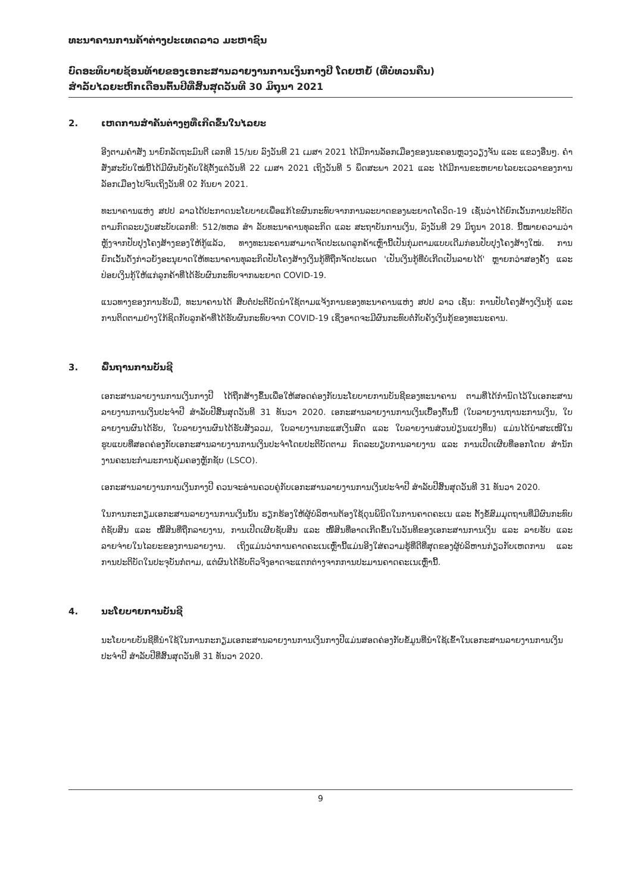ທະນາຄານການຄ້າຕ່າງປະເທດລາວ ມະຫາຊົນ
ບົດອະທິບາຍຊ້ອນທ້າຍຂອງເອກະສານລາຍງານການເງິນກາງປີ ໂດຍຫຍໍ້ (ທີ່ບໍ່ທວນຄືນ)
ສໍາລັບໄລຍະຫົກເດືອນຕົ້ນປີທີ່ສິ້ນສຸດວັນທີ 30 ມິຖຸນາ 2021
2. ເຫດການສໍາຄັນຕ່າງໆທີ່ເກີດຂຶ້ນໃນໄລຍະ
ອີງຕາມຄໍາສັ່ງ ນາຍົກລັດຖະມົນຕີ ເລກທີ 15/ນຍ ລົງວັນທີ 21 ເມສາ 2021 ໄດ້ມີການລັອກເມືອງຂອງນະຄອນຫຼວງວຽງຈັນ ແລະ ແຂວງອື່ນໆ. ຄໍາສັ່ງສະບັບໃໝ່ນີ້ໄດ້ມີຜົນບັງຄັບໃຊ້ຕັ້ງແຕ່ວັນທີ 22 ເມສາ 2021 ເຖິງວັນທີ 5 ພຶດສະພາ 2021 ແລະ ໄດ້ມີການຂະຫຍາຍໄລຍະເວລາຂອງການລັອກເມືອງໄປຈົນເຖິງວັນທີ 02 ກັນຍາ 2021.
ທະນາຄານແຫ່ງ ສປປ ລາວໄດ້ປະກາດນະໂຍບາຍເພື່ອແກ້ໄຂຜົນກະທົບຈາກການລະບາດຂອງພະຍາດໂຄວິດ-19 ເຊັ່ນວ່າໄດ້ຍົກເວັ້ນການປະຕິບັດຕາມກົດລະບຽບສະບັບເລກທີ: 512/ທຫລ ສໍາ ລັບທະນາຄານທຸລະກິດ ແລະ ສະຖາບັນການເງິນ, ລົງວັນທີ 29 ມິຖຸນາ 2018. ນີ້ໝາຍຄວາມວ່າຫຼັງຈາກປັບປຸງໂຄງສ້າງຂອງໃຫ້ກູ້ແລ້ວ, ທາງທະນະຄານສາມາດຈັດປະເພດລູກຄ້າເຫຼົ່ານີ້ເປັນກຸ່ມຕາມແບບເດີມກ່ອນປັບປຸງໂຄງສ້າງໃໝ່. ການຍົກເວັ້ນດັ່ງກ່າວຍັງອະນຸຍາດໃຫ້ທະນາຄານທຸລະກິດປັບໂຄງສ້າງເງິນກູ້ທີ່ຖືກຈັດປະເພດ 'ເປັນເງິນກູ້ທີ່ບໍ່ເກີດເປັນລາຍໄດ້' ຫຼາຍກວ່າສອງຄັ້ງ ແລະ ປ່ອຍເງິນກູ້ໃຫ້ແກ່ລູກຄ້າທີ່ໄດ້ຮັບຜົນກະທົບຈາກພະຍາດ COVID-19.
ແນວທາງຂອງການຮັບມື, ທະນາຄານໄດ້ ສືບຕໍ່ປະຕິບັດນໍາໃຊ້ຕາມແຈ້ງການຂອງທະນາຄານແຫ່ງ ສປປ ລາວ ເຊັ່ນ: ການປັບໂຄງສ້າງເງິນກູ້ ແລະ ການຕິດຕາມຢ່າງໃກ້ຊິດກັບລູກຄ້າທີ່ໄດ້ຮັບຜົນກະທົບຈາກ COVID-19 ເຊິ່ງອາດຈະມີຜົນກະທົບຕໍ່ກັບຄັງເງິນກູ້ຂອງທະນະຄານ.
3. ພື້ນຖານການບັນຊີ
ເອກະສານລາຍງານການເງິນກາງປີ ໄດ້ຖືກສ້າງຂຶ້ນເພື່ອໃຫ້ສອດຄ່ອງກັບນະໂຍບາຍການບັນຊີຂອງທະນາຄານ ຕາມທີ່ໄດ້ກໍານົດໄວ້ໃນເອກະສານລາຍງານການເງິນປະຈໍາປີ ສໍາລັບປີສິ້ນສຸດວັນທີ 31 ທັນວາ 2020. ເອກະສານລາຍງານການເງິນເບື້ອງຕົ້ນນີ້ (ໃບລາຍງານຖານະການເງິນ, ໃບລາຍງານຜົນໄດ້ຮັບ, ໃບລາຍງານຜົນໄດ້ຮັບສັງລວມ, ໃບລາຍງານກະແສເງິນສົດ ແລະ ໃບລາຍງານສ່ວນປ່ຽນແປງທຶນ) ແມ່ນໄດ້ນໍາສະເໜີໃນຮູບແບບທີ່ສອດຄ່ອງກັບເອກະສານລາຍງານການເງິນປະຈໍາໂດຍປະຕິບັດຕາມ ກົດລະບຽບການລາຍງານ ແລະ ການເປີດເຜີຍທີ່ອອກໂດຍ ສໍານັກງານຄະນະກໍາມະການຄຸ້ມຄອງຫຼັກຊັບ (LSCO).
ເອກະສານລາຍງານການເງິນກາງປີ ຄວນຈະອ່ານຄວບຄູ່ກັບເອກະສານລາຍງານການເງິນປະຈໍາປີ ສໍາລັບປີສິ້ນສຸດວັນທີ 31 ທັນວາ 2020.
ໃນການກະກຽມເອກະສານລາຍງານການເງິນນັ້ນ ຮຽກຮ້ອງໃຫ້ຜູ້ບໍລິຫານຕ້ອງໃຊ້ດຸນພິນິດໃນການຄາດຄະເນ ແລະ ຕັ້ງຂໍ້ສົມມຸດຖານທີ່ມີຜົນກະທົບຕໍ່ຊັບສິນ ແລະ ໜີ້ສິນທີ່ຖືກລາຍງານ, ການເປີດເຜີຍຊັບສິນ ແລະ ໜີ້ສິນທີ່ອາດເກີດຂຶ້ນໃນວັນທີຂອງເອກະສານການເງິນ ແລະ ລາຍຮັບ ແລະ ລາຍຈ່າຍໃນໄລຍະຂອງການລາຍງານ. ເຖິງແມ່ນວ່າການຄາດຄະເນເຫຼົ່ານີ້ແມ່ນອີງໃສ່ຄວາມຮູ້ທີ່ດີທີ່ສຸດຂອງຜູ້ບໍລິຫານກ່ຽວກັບເຫດການ ແລະ ການປະຕິບັດໃນປະຈຸບັນກໍ່ຕາມ, ແຕ່ຜົນໄດ້ຮັບຕົວຈິງອາດຈະແຕກຕ່າງຈາກການປະມານຄາດຄະເນເຫຼົ່ານີ້.
4. ນະໂຍບາຍການບັນຊີ
ນະໂຍບາຍບັນຊີທີ່ນໍາໃຊ້ໃນການກະກຽມເອກະສານລາຍງານການເງິນກາງປີແມ່ນສອດຄ່ອງກັບຂໍ້ມູນທີ່ນໍາໃຊ້ເຂົ້າໃນເອກະສານລາຍງານການເງິນປະຈໍາປີ ສໍາລັບປີທີ່ສິ້ນສຸດວັນທີ 31 ທັນວາ 2020.
9